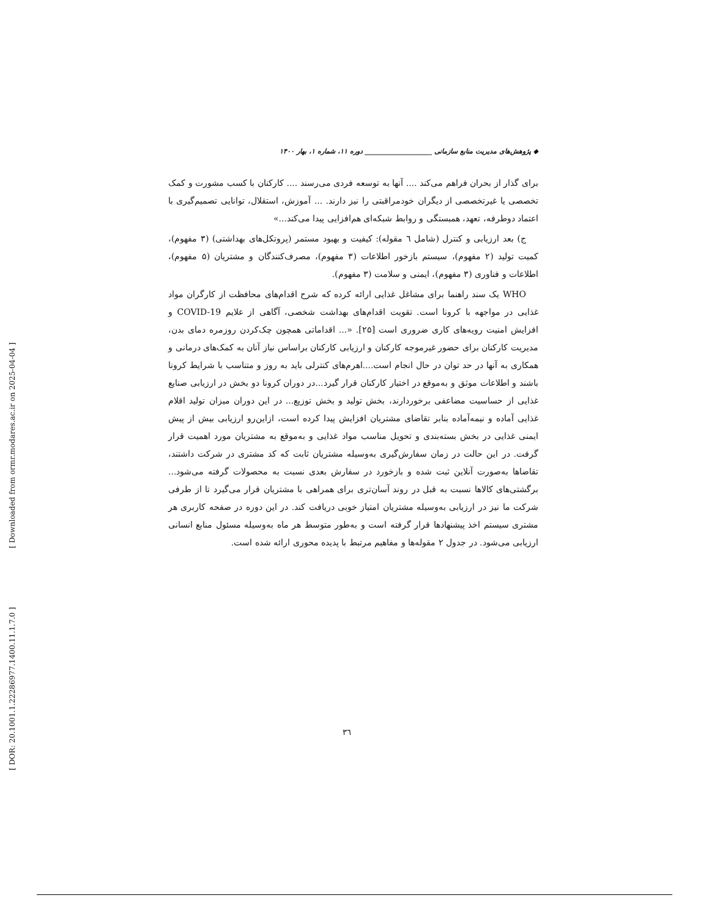[ Downloaded from ormr.modares.ac.ir on 2025-04-04 ]
[ DOR: 20.1001.1.22286977.1400.11.1.7.0 ]
◆ پژوهش‌های مدیریت منابع سازمانی ____________________ دوره ۱۱، شماره ۱، بهار ۱۴۰۰
برای گذار از بحران فراهم می‌کند .... آنها به توسعه فردی می‌رسند .... کارکنان با کسب مشورت و کمک تخصصی یا غیرتخصصی از دیگران خودمراقبتی را نیز دارند. ... آموزش، استقلال، توانایی تصمیم‌گیری با اعتماد دوطرفه، تعهد، همبستگی و روابط شبکه‌ای هم‌افزایی پیدا می‌کند...»
ج) بعد ارزیابی و کنترل (شامل ٦ مقوله): کیفیت و بهبود مستمر (پروتکل‌های بهداشتی) (۳ مفهوم)، کمیت تولید (۲ مفهوم)، سیستم بازخور اطلاعات (۳ مفهوم)، مصرف‌کنندگان و مشتریان (۵ مفهوم)، اطلاعات و فناوری (۳ مفهوم)، ایمنی و سلامت (۳ مفهوم).
WHO یک سند راهنما برای مشاغل غذایی ارائه کرده که شرح اقدام‌های محافظت از کارگران مواد غذایی در مواجهه با کرونا است. تقویت اقدام‌های بهداشت شخصی، آگاهی از علایم COVID-19 و افزایش امنیت رویه‌های کاری ضروری است [۲۵]. «... اقداماتی همچون چک‌کردن روزمره دمای بدن، مدیریت کارکنان برای حضور غیرموجه کارکنان و ارزیابی کارکنان براساس نیاز آنان به کمک‌های درمانی و همکاری به آنها در حد توان در حال انجام است....اهرم‌های کنترلی باید به روز و متناسب با شرایط کرونا باشند و اطلاعات موثق و به‌موقع در اختیار کارکنان قرار گیرد...در دوران کرونا دو بخش در ارزیابی صنایع غذایی از حساسیت مضاعفی برخوردارند، بخش تولید و بخش توزیع... در این دوران میزان تولید اقلام غذایی آماده و نیمه‌آماده بنابر تقاضای مشتریان افزایش پیدا کرده است، ازاین‌رو ارزیابی بیش از پیش ایمنی غذایی در بخش بسته‌بندی و تحویل مناسب مواد غذایی و به‌موقع به مشتریان مورد اهمیت قرار گرفت. در این حالت در زمان سفارش‌گیری به‌وسیله مشتریان ثابت که کد مشتری در شرکت داشتند، تقاضاها به‌صورت آنلاین ثبت شده و بازخورد در سفارش بعدی نسبت به محصولات گرفته می‌شود... برگشتی‌های کالاها نسبت به قبل در روند آسان‌تری برای همراهی با مشتریان قرار می‌گیرد تا از طرفی شرکت ما نیز در ارزیابی به‌وسیله مشتریان امتیاز خوبی دریافت کند. در این دوره در صفحه کاربری هر مشتری سیستم اخذ پیشنهادها قرار گرفته است و به‌طور متوسط هر ماه به‌وسیله مسئول منابع انسانی ارزیابی می‌شود. در جدول ۲ مقوله‌ها و مفاهیم مرتبط با پدیده محوری ارائه شده است.
۳٦